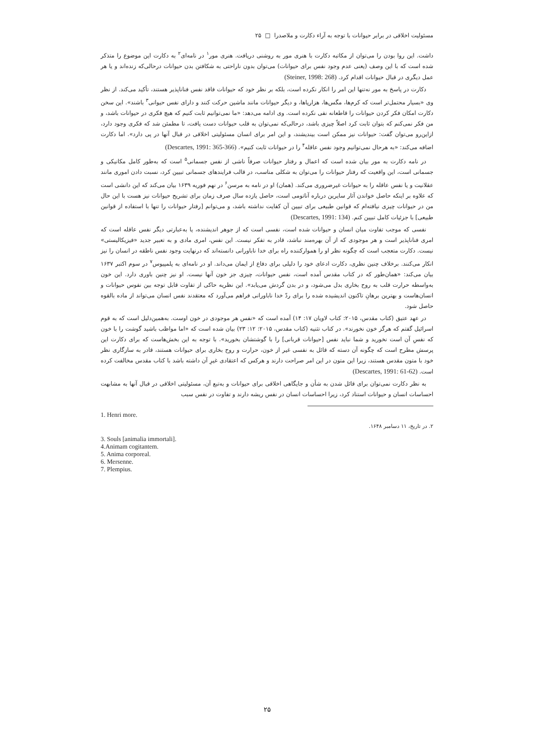مسئولیت اخلاقی در برابر حیوانات با توجه به آراء دکارت و ملاصدرا □ ۲۵
داشت. این روا بودن را می‌توان از مکاتبه دکارت با هنری مور به روشنی دریافت. هنری مور<sup>۱</sup> در نامه‌ای<sup>۲</sup> به دکارت این موضوع را متذکر شده است که با این وصف (یعنی عدم وجود نفس برای حیوانات) می‌توان بدون ناراحتی به شکافتن بدن حیوانات درحالی‌که زنده‌اند و یا هر عمل دیگری در قبال حیوانات اقدام کرد. (Steiner, 1998: 268)
دکارت در پاسخ به مور نه‌تنها این امر را انکار نکرده است، بلکه بر نظر خود که حیوانات فاقد نفس فناناپذیر هستند، تأکید می‌کند. از نظر وی «بسیار محتمل‌تر است که کرم‌ها، مگس‌ها، هزارپاها، و دیگر حیوانات مانند ماشین حرکت کنند و دارای نفس حیوانی<sup>۳</sup> باشند». این سخن دکارت امکان فکر کردن حیوانات را قاطعانه نفی نکرده است. وی ادامه می‌دهد: «ما نمی‌توانیم ثابت کنیم که هیچ فکری در حیوانات باشد، و من فکر نمی‌کنم که بتوان ثابت کرد اصلاً چیزی باشد، درحالی‌که نمی‌توان به قلب حیوانات دست یافت، تا مطمئن شد که فکری وجود دارد، ازاین‌رو می‌توان گفت: حیوانات نیز ممکن است بیندیشند، و این امر برای انسان مسئولیتی اخلاقی در قبال آنها در پی دارد». اما دکارت اضافه می‌کند: «به هرحال نمی‌توانیم وجود نفس عاقله<sup>۴</sup> را در حیوانات ثابت کنیم». (Descartes, 1991: 365-366)
در نامه دکارت به مور بیان شده است که اعمال و رفتار حیوانات صرفاً ناشی از نفس جسمانی<sup>۵</sup> است که به‌طور کامل مکانیکی و جسمانی است، این واقعیت که رفتار حیوانات را می‌توان به شکلی مناسب، در قالب فرایندهای جسمانی تبیین کرد، نسبت دادن اموری مانند عقلانیت و یا نفس عاقله را به حیوانات غیرضروری می‌کند. (همان) او در نامه به مرسن<sup>۶</sup> در نهم فوریه ۱۶۳۹ بیان می‌کند که این دانشی است که علاوه بر اینکه حاصل خواندن آثار سایرین درباره آناتومی است، حاصل یازده سال صرف زمان برای تشریح حیوانات نیز هست با این حال من در حیوانات چیزی نیافته‌ام که قوانین طبیعی برای تبیین آن کفایت نداشته باشد، و می‌توانم [رفتار حیوانات را تنها با استفاده از قوانین طبیعی] با جزئیات کامل تبیین کنم. (Descartes, 1991: 134)
نفسی که موجب تفاوت میان انسان و حیوانات شده است، نفسی است که از جوهر اندیشنده، یا به‌عبارتی دیگر نفس عاقله است که امری فناناپذیر است و هر موجودی که از آن بهره‌مند نباشد، قادر به تفکر نیست. این نفس، امری مادی و به تعبیر جدید «فیزیکالیستی» نیست. دکارت متعجب است که چگونه نظر او را هموارکننده راه برای خدا ناباورانی دانسته‌اند که درنهایت وجود نفس ناطقه در انسان را نیز انکار می‌کنند. برخلاف چنین نظری، دکارت ادعای خود را دلیلی برای دفاع از ایمان می‌داند. او در نامه‌ای به پلمپیوس<sup>۷</sup> در سوم اکتبر ۱۶۳۷ بیان می‌کند: «همان‌طور که در کتاب مقدس آمده است، نفس حیوانات، چیزی جز خون آنها نیست. او نیز چنین باوری دارد. این خون به‌واسطه حرارت قلب به روح بخاری بدل می‌شود، و در بدن گردش می‌یابد». این نظریه حاکی از تفاوت قابل توجه بین نفوس حیوانات و انسان‌هاست و بهترین برهانِ تاکنون اندیشیده شده را برای ردّ خدا ناباورانی فراهم می‌آورد که معتقدند نفس انسان می‌تواند از ماده بالقوه حاصل شود.
در عهد عتیق (کتاب مقدس، ۲۰۱۵: کتاب لاویان ۱۷: ۱۴) آمده است که «نفس هر موجودی در خون اوست. به‌همین‌دلیل است که به قوم اسرائیل گفتم که هرگز خون نخورند». در کتاب تثنیه (کتاب مقدس، ۲۰۱۵: ۱۲: ۲۳) بیان شده است که «اما مواظب باشید گوشت را با خون که نفسِ آن است نخورید و شما نباید نفس [حیوانات قربانی] را با گوشتشان بخورید». با توجه به این بخش‌هاست که برای دکارت این پرسش مطرح است که چگونه آن دسته که قائل به نفسی غیر از خون، حرارت و روح بخاری برای حیوانات هستند، قادر به سازگاری نظر خود با متون مقدس هستند، زیرا این متون در این امر صراحت دارند و هرکس که اعتقادی غیرِ آن داشته باشد با کتاب مقدس مخالفت کرده است. (Descartes, 1991: 61-62)
به نظر دکارت نمی‌توان برای قائل شدن به شأن و جایگاهی اخلاقی برای حیوانات و به‌تبع آن، مسئولیتی اخلاقی در قبال آنها به مشابهت احساسات انسان و حیوانات استناد کرد، زیرا احساسات انسان در نفس ریشه دارند و تفاوت در نفس سبب
1. Henri more.
۲. در تاریخ، ۱۱ دسامبر ۱۶۴۸.
3. Souls [animalia immortali].
4.Animam cogitantem.
5. Anima corporeal.
6. Mersenne.
7. Plempius.
۲۵